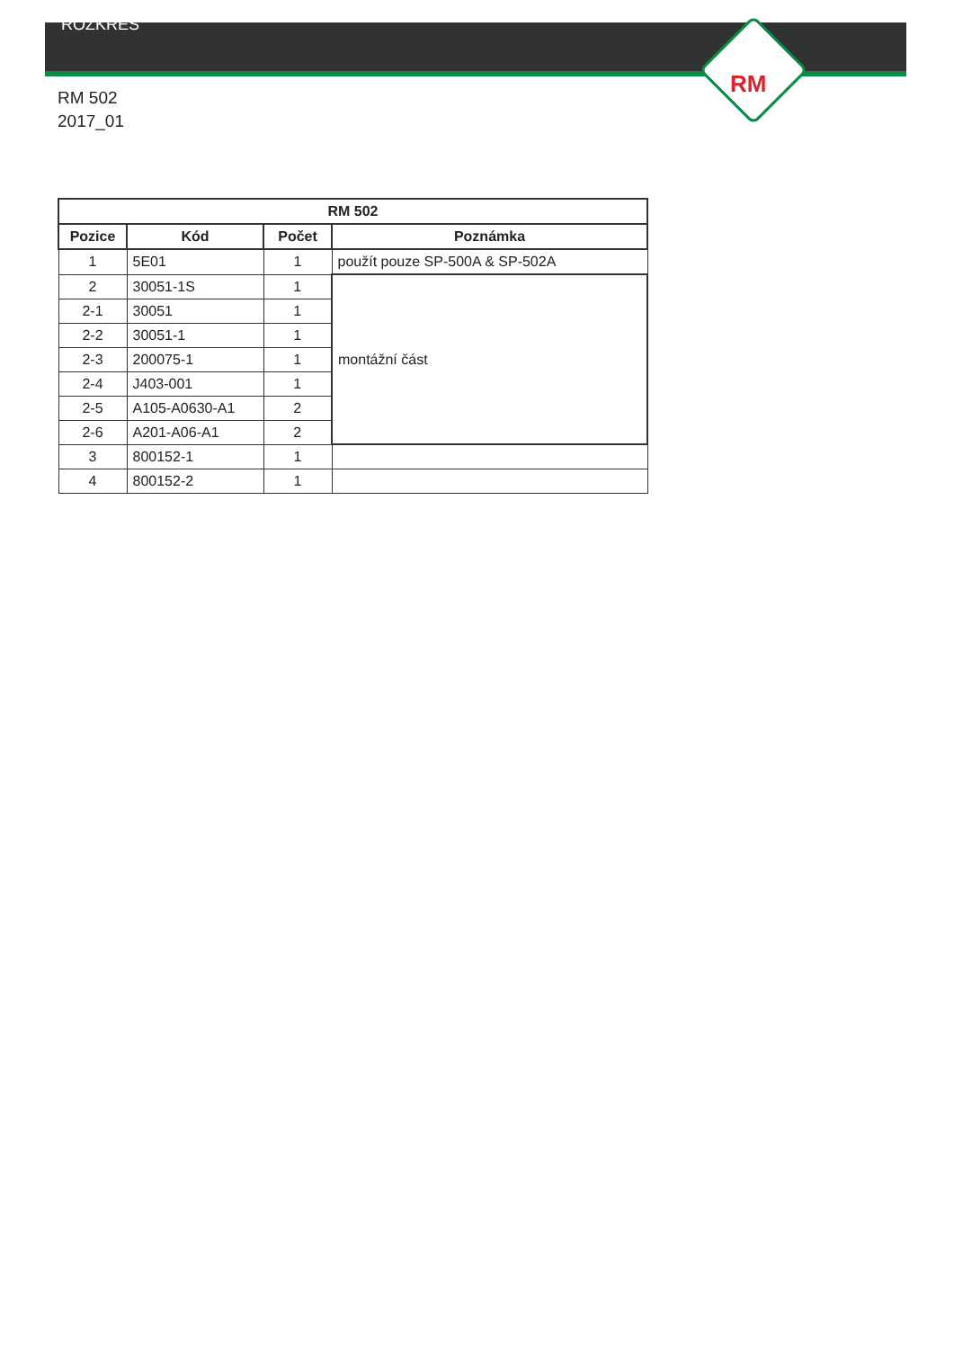RM
ROZKRES
RM 502
2017_01
| RM 502 | | | |
| --- | --- | --- | --- |
| Pozice | Kód | Počet | Poznámka |
| 1 | 5E01 | 1 | použít pouze SP-500A & SP-502A |
| 2 | 30051-1S | 1 | montážní část |
| 2-1 | 30051 | 1 | |
| 2-2 | 30051-1 | 1 | |
| 2-3 | 200075-1 | 1 | |
| 2-4 | J403-001 | 1 | |
| 2-5 | A105-A0630-A1 | 2 | |
| 2-6 | A201-A06-A1 | 2 | |
| 3 | 800152-1 | 1 | |
| 4 | 800152-2 | 1 | |